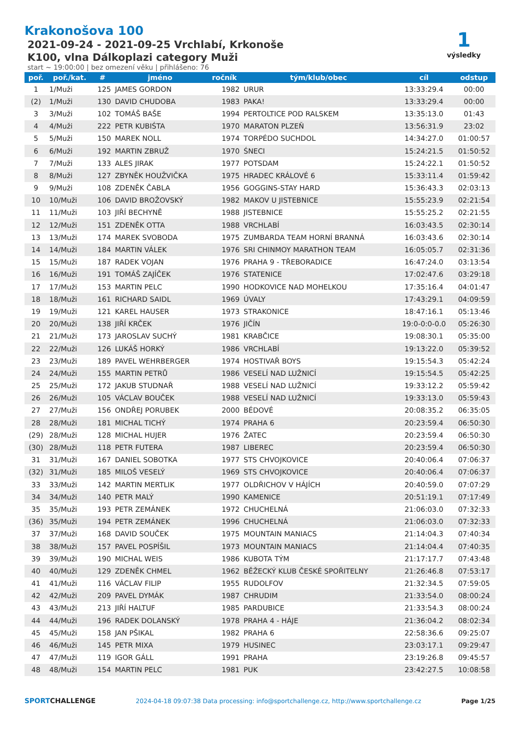Krakonošova 100
2021-09-24 - 2021-09-25 Vrchlabí, Krkonoše
K100, vlna Dálkoplazi category Muži
start ~ 19:00:00 | bez omezení věku | přihlášeno: 76
1
výsledky
| poř. | poř./kat. | # | jméno | ročník | tým/klub/obec | cíl | odstup |
| --- | --- | --- | --- | --- | --- | --- | --- |
| 1 | 1/Muži | 125 | JAMES GORDON | 1982 | URUR | 13:33:29.4 | 00:00 |
| (2) | 1/Muži | 130 | DAVID CHUDOBA | 1983 | PAKA! | 13:33:29.4 | 00:00 |
| 3 | 3/Muži | 102 | TOMÁŠ BAŠE | 1994 | PERTOLTICE POD RALSKEM | 13:35:13.0 | 01:43 |
| 4 | 4/Muži | 222 | PETR KUBIŚTA | 1970 | MARATON PLZEŇ | 13:56:31.9 | 23:02 |
| 5 | 5/Muži | 150 | MAREK NOLL | 1974 | TORPÉDO SUCHDOL | 14:34:27.0 | 01:00:57 |
| 6 | 6/Muži | 192 | MARTIN ZBRUŽ | 1970 | ŚNECI | 15:24:21.5 | 01:50:52 |
| 7 | 7/Muži | 133 | ALES JIRAK | 1977 | POTSDAM | 15:24:22.1 | 01:50:52 |
| 8 | 8/Muži | 127 | ZBYNĚK HOUŽVIČKA | 1975 | HRADEC KRÁLOVÉ 6 | 15:33:11.4 | 01:59:42 |
| 9 | 9/Muži | 108 | ZDENĚK ČABLA | 1956 | GOGGINS-STAY HARD | 15:36:43.3 | 02:03:13 |
| 10 | 10/Muži | 106 | DAVID BROŽOVSKÝ | 1982 | MAKOV U JISTEBNICE | 15:55:23.9 | 02:21:54 |
| 11 | 11/Muži | 103 | JIŘÍ BECHYNĚ | 1988 | JISTEBNICE | 15:55:25.2 | 02:21:55 |
| 12 | 12/Muži | 151 | ZDENĚK OTTA | 1988 | VRCHLABÍ | 16:03:43.5 | 02:30:14 |
| 13 | 13/Muži | 174 | MAREK SVOBODA | 1975 | ZUMBARDA TEAM HORNÍ BRANNÁ | 16:03:43.6 | 02:30:14 |
| 14 | 14/Muži | 184 | MARTIN VÁLEK | 1976 | SRI CHINMOY MARATHON TEAM | 16:05:05.7 | 02:31:36 |
| 15 | 15/Muži | 187 | RADEK VOJAN | 1976 | PRAHA 9 - TŘEBORADICE | 16:47:24.0 | 03:13:54 |
| 16 | 16/Muži | 191 | TOMÁŠ ZAJÍČEK | 1976 | STATENICE | 17:02:47.6 | 03:29:18 |
| 17 | 17/Muži | 153 | MARTIN PELC | 1990 | HODKOVICE NAD MOHELKOU | 17:35:16.4 | 04:01:47 |
| 18 | 18/Muži | 161 | RICHARD SAIDL | 1969 | ÚVALY | 17:43:29.1 | 04:09:59 |
| 19 | 19/Muži | 121 | KAREL HAUSER | 1973 | STRAKONICE | 18:47:16.1 | 05:13:46 |
| 20 | 20/Muži | 138 | JIŘÍ KRČEK | 1976 | JIČÍN | 19:0-0:0-0.0 | 05:26:30 |
| 21 | 21/Muži | 173 | JAROSLAV SUCHÝ | 1981 | KRABČICE | 19:08:30.1 | 05:35:00 |
| 22 | 22/Muži | 126 | LUKÁŠ HORKÝ | 1986 | VRCHLABÍ | 19:13:22.0 | 05:39:52 |
| 23 | 23/Muži | 189 | PAVEL WEHRBERGER | 1974 | HOSTIVAŘ BOYS | 19:15:54.3 | 05:42:24 |
| 24 | 24/Muži | 155 | MARTIN PETRŮ | 1986 | VESELÍ NAD LUŽNICÍ | 19:15:54.5 | 05:42:25 |
| 25 | 25/Muži | 172 | JAKUB STUDNAŘ | 1988 | VESELÍ NAD LUŽNICÍ | 19:33:12.2 | 05:59:42 |
| 26 | 26/Muži | 105 | VÁCLAV BOUČEK | 1988 | VESELÍ NAD LUŽNICÍ | 19:33:13.0 | 05:59:43 |
| 27 | 27/Muži | 156 | ONDŘEJ PORUBEK | 2000 | BÉDOVÉ | 20:08:35.2 | 06:35:05 |
| 28 | 28/Muži | 181 | MICHAL TICHÝ | 1974 | PRAHA 6 | 20:23:59.4 | 06:50:30 |
| (29) | 28/Muži | 128 | MICHAL HUJER | 1976 | ŽATEC | 20:23:59.4 | 06:50:30 |
| (30) | 28/Muži | 118 | PETR FUTERA | 1987 | LIBEREC | 20:23:59.4 | 06:50:30 |
| 31 | 31/Muži | 167 | DANIEL SOBOTKA | 1977 | STS CHVOJKOVICE | 20:40:06.4 | 07:06:37 |
| (32) | 31/Muži | 185 | MILOŠ VESELÝ | 1969 | STS CHVOJKOVICE | 20:40:06.4 | 07:06:37 |
| 33 | 33/Muži | 142 | MARTIN MERTLIK | 1977 | OLDŘICHOV V HÁJÍCH | 20:40:59.0 | 07:07:29 |
| 34 | 34/Muži | 140 | PETR MALÝ | 1990 | KAMENICE | 20:51:19.1 | 07:17:49 |
| 35 | 35/Muži | 193 | PETR ZEMÁNEK | 1972 | CHUCHELNÁ | 21:06:03.0 | 07:32:33 |
| (36) | 35/Muži | 194 | PETR ZEMÁNEK | 1996 | CHUCHELNÁ | 21:06:03.0 | 07:32:33 |
| 37 | 37/Muži | 168 | DAVID SOUČEK | 1975 | MOUNTAIN MANIACS | 21:14:04.3 | 07:40:34 |
| 38 | 38/Muži | 157 | PAVEL POSPÍŠIL | 1973 | MOUNTAIN MANIACS | 21:14:04.4 | 07:40:35 |
| 39 | 39/Muži | 190 | MICHAL WEIS | 1986 | KUBOTA TÝM | 21:17:17.7 | 07:43:48 |
| 40 | 40/Muži | 129 | ZDENĚK CHMEL | 1962 | BĚŽECKÝ KLUB ČESKÉ SPOŘITELNY | 21:26:46.8 | 07:53:17 |
| 41 | 41/Muži | 116 | VÁCLAV FILIP | 1955 | RUDOLFOV | 21:32:34.5 | 07:59:05 |
| 42 | 42/Muži | 209 | PAVEL DYMÁK | 1987 | CHRUDIM | 21:33:54.0 | 08:00:24 |
| 43 | 43/Muži | 213 | JIŘÍ HALTUF | 1985 | PARDUBICE | 21:33:54.3 | 08:00:24 |
| 44 | 44/Muži | 196 | RADEK DOLANSKÝ | 1978 | PRAHA 4 - HÁJE | 21:36:04.2 | 08:02:34 |
| 45 | 45/Muži | 158 | JAN PŠIKAL | 1982 | PRAHA 6 | 22:58:36.6 | 09:25:07 |
| 46 | 46/Muži | 145 | PETR MIXA | 1979 | HUSINEC | 23:03:17.1 | 09:29:47 |
| 47 | 47/Muži | 119 | IGOR GÁLL | 1991 | PRAHA | 23:19:26.8 | 09:45:57 |
| 48 | 48/Muži | 154 | MARTIN PELC | 1981 | PUK | 23:42:27.5 | 10:08:58 |
SPORTCHALLENGE 2024-04-18 09:07:38 Data processing: info@sportchallenge.cz, http://www.sportchallenge.cz Page 1/25